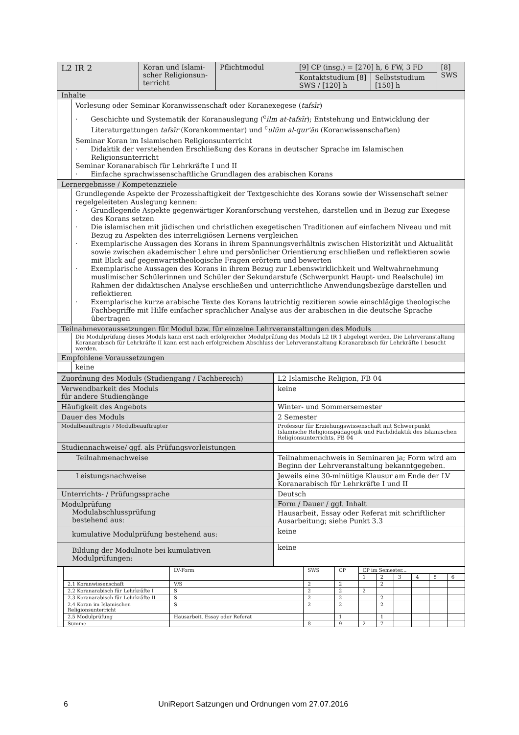| L2 IR 2 | Koran und Islami­scher Religionsun­terricht | Pflichtmodul | [9] CP (insg.) = [270] h, 6 FW, 3 FD | | [8] SWS |
| | | | Kontaktstudium [8] SWS / [120] h | Selbststudium [150] h | |
| Inhalte Vorlesung oder Seminar Koranwissenschaft oder Koranexegese ( tafsīr ) · Geschichte und Systematik der Koranauslegung (<sup>c</sup> ilm at-tafsīr ); Entstehung und Entwicklung der Literaturgattungen tafsīr (Korankommentar) und <sup>c</sup> ulūm al-qur'ān (Koranwissenschaften) Seminar Koran im Islamischen Religionsunterricht · Didaktik der verstehenden Erschließung des Korans in deutscher Sprache im Islamischen Religionsunterricht Seminar Koranarabisch für Lehrkräfte I und II · Einfache sprachwissenschaftliche Grundlagen des arabischen Korans | | | | | |
| Lernergebnisse / Kompetenzziele Grundlegende Aspekte der Prozesshaftigkeit der Textgeschichte des Korans sowie der Wissenschaft seiner regelgeleiteten Auslegung kennen: · Grundlegende Aspekte gegenwärtiger Koranforschung verstehen, darstellen und in Bezug zur Exegese des Korans setzen · Die islamischen mit jüdischen und christlichen exegetischen Traditionen auf einfachem Niveau und mit Bezug zu Aspekten des interreligiösen Lernens vergleichen · Exemplarische Aussagen des Korans in ihrem Spannungsverhältnis zwischen Historizität und Aktualität sowie zwischen akademischer Lehre und persönlicher Orientierung erschließen und reflektieren sowie mit Blick auf gegenwartstheologische Fragen erörtern und bewerten · Exemplarische Aussagen des Korans in ihrem Bezug zur Lebenswirklichkeit und Weltwahrnehmung muslimischer Schülerinnen und Schüler der Sekundarstufe (Schwerpunkt Haupt- und Realschule) im Rahmen der didaktischen Analyse erschließen und unterrichtliche Anwendungsbezüge darstellen und reflektieren · Exemplarische kurze arabische Texte des Korans lautrichtig rezitieren sowie einschlägige theologische Fachbegriffe mit Hilfe einfacher sprachlicher Analyse aus der arabischen in die deutsche Sprache übertragen | | | | | |
| Teilnahmevoraussetzungen für Modul bzw. für einzelne Lehrveranstaltungen des Moduls Die Modulprüfung dieses Moduls kann erst nach erfolgreicher Modulprüfung des Moduls L2 IR 1 abgelegt werden. Die Lehrveranstaltung Koranarabisch für Lehrkräfte II kann erst nach erfolgreichem Abschluss der Lehrveranstaltung Koranarabisch für Lehrkräfte I besucht werden. | | | | | |
| Empfohlene Voraussetzungen keine | | | | | |
| Zuordnung des Moduls (Studiengang / Fachbereich) | L2 Islamische Religion, FB 04 |
| Verwendbarkeit des Moduls für andere Studiengänge | keine |
| Häufigkeit des Angebots | Winter- und Sommersemester |
| Dauer des Moduls | 2 Semester |
| Modulbeauftragte / Modulbeauftragter | Professur für Erziehungswissenschaft mit Schwerpunkt Islamische Religionspädagogik und Fachdidaktik des Islamischen Religionsunterrichts, FB 04 |
| Studiennachweise/ ggf. als Prüfungsvorleistungen | |
| Teilnahmenachweise | Teilnahmenachweis in Seminaren ja; Form wird am Beginn der Lehrveranstaltung bekanntgegeben. |
| Leistungsnachweise | Jeweils eine 30-minütige Klausur am Ende der LV Koranarabisch für Lehrkräfte I und II |
| Unterrichts- / Prüfungssprache | Deutsch |
| Modulprüfung Modulabschlussprüfung bestehend aus: | Form / Dauer / ggf. Inhalt Hausarbeit, Essay oder Referat mit schriftlicher Ausarbeitung; siehe Punkt 3.3 |
| kumulative Modulprüfung bestehend aus: | keine |
| Bildung der Modulnote bei kumulativen Modulprüfungen: | keine |
| | | LV-Form | SWS | CP | CP im Semester... | | | | | |
| | | | | | 1 | 2 | 3 | 4 | 5 | 6 |
| | 2.1 Koranwissenschaft | V/S | 2 | 2 | | 2 | | | | |
| | 2.2 Koranarabisch für Lehrkräfte I | S | 2 | 2 | 2 | | | | | |
| | 2.3 Koranarabisch für Lehrkräfte II | S | 2 | 2 | | 2 | | | | |
| | 2.4 Koran im Islamischen Religionsunterricht | S | 2 | 2 | | 2 | | | | |
| | 2.5 Modulprüfung | Hausarbeit, Essay oder Referat | | 1 | | 1 | | | | |
| | Summe | | 8 | 9 | 2 | 7 | | | | |
6 UniReport Satzungen und Ordnungen vom 27.07.2016